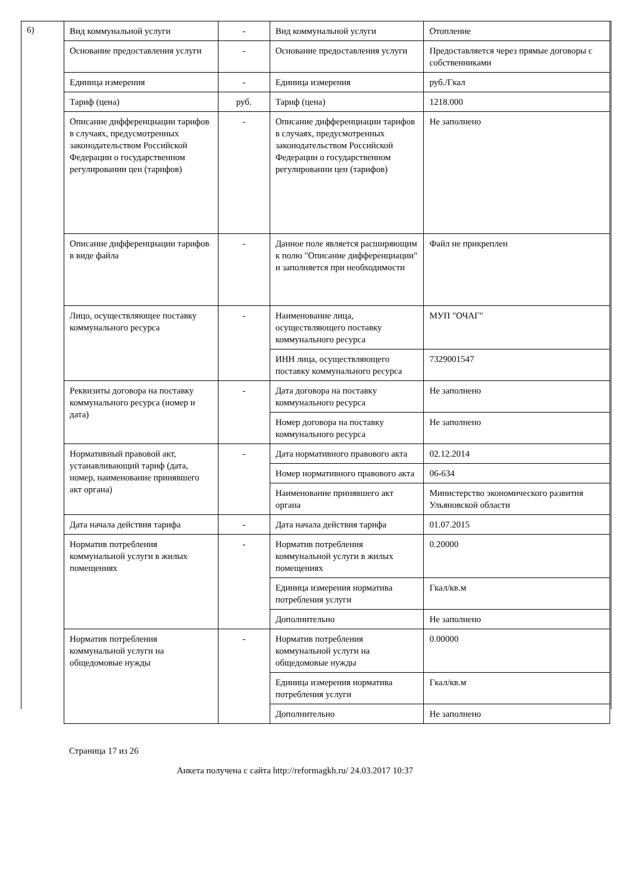6)
| Вид коммунальной услуги | - | Вид коммунальной услуги | Отопление |
| Основание предоставления услуги | - | Основание предоставления услуги | Предоставляется через прямые договоры с собственниками |
| Единица измерения | - | Единица измерения | руб./Гкал |
| Тариф (цена) | руб. | Тариф (цена) | 1218.000 |
| Описание дифференциации тарифов в случаях, предусмотренных законодательством Российской Федерации о государственном регулировании цен (тарифов) | - | Описание дифференциации тарифов в случаях, предусмотренных законодательством Российской Федерации о государственном регулировании цен (тарифов) | Не заполнено |
| Описание дифференциации тарифов в виде файла | - | Данное поле является расширяющим к полю "Описание дифференциации" и заполняется при необходимости | Файл не прикреплен |
| Лицо, осуществляющее поставку коммунального ресурса | - | Наименование лица, осуществляющего поставку коммунального ресурса | МУП "ОЧАГ" |
| | | ИНН лица, осуществляющего поставку коммунального ресурса | 7329001547 |
| Реквизиты договора на поставку коммунального ресурса (номер и дата) | - | Дата договора на поставку коммунального ресурса | Не заполнено |
| | | Номер договора на поставку коммунального ресурса | Не заполнено |
| Нормативный правовой акт, устанавливающий тариф (дата, номер, наименование принявшего акт органа) | - | Дата нормативного правового акта | 02.12.2014 |
| | | Номер нормативного правового акта | 06-634 |
| | | Наименование принявшего акт органа | Министерство экономического развития Ульяновской области |
| Дата начала действия тарифа | - | Дата начала действия тарифа | 01.07.2015 |
| Норматив потребления коммунальной услуги в жилых помещениях | - | Норматив потребления коммунальной услуги в жилых помещениях | 0.20000 |
| | | Единица измерения норматива потребления услуги | Гкал/кв.м |
| | | Дополнительно | Не заполнено |
| Норматив потребления коммунальной услуги на общедомовые нужды | - | Норматив потребления коммунальной услуги на общедомовые нужды | 0.00000 |
| | | Единица измерения норматива потребления услуги | Гкал/кв.м |
| | | Дополнительно | Не заполнено |
Страница 17 из 26
Анкета получена с сайта http://reformagkh.ru/ 24.03.2017 10:37